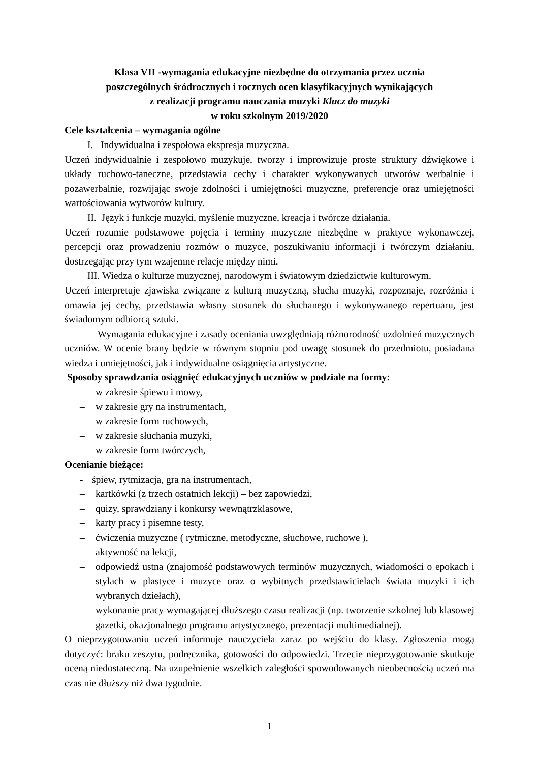Klasa VII -wymagania edukacyjne niezbędne do otrzymania przez ucznia
poszczególnych śródrocznych i rocznych ocen klasyfikacyjnych wynikających
z realizacji programu nauczania muzyki Klucz do muzyki
w roku szkolnym 2019/2020
Cele kształcenia – wymagania ogólne
I. Indywidualna i zespołowa ekspresja muzyczna.
Uczeń indywidualnie i zespołowo muzykuje, tworzy i improwizuje proste struktury dźwiękowe i układy ruchowo-taneczne, przedstawia cechy i charakter wykonywanych utworów werbalnie i pozawerbalnie, rozwijając swoje zdolności i umiejętności muzyczne, preferencje oraz umiejętności wartościowania wytworów kultury.
II. Język i funkcje muzyki, myślenie muzyczne, kreacja i twórcze działania.
Uczeń rozumie podstawowe pojęcia i terminy muzyczne niezbędne w praktyce wykonawczej, percepcji oraz prowadzeniu rozmów o muzyce, poszukiwaniu informacji i twórczym działaniu, dostrzegając przy tym wzajemne relacje między nimi.
III. Wiedza o kulturze muzycznej, narodowym i światowym dziedzictwie kulturowym.
Uczeń interpretuje zjawiska związane z kulturą muzyczną, słucha muzyki, rozpoznaje, rozróżnia i omawia jej cechy, przedstawia własny stosunek do słuchanego i wykonywanego repertuaru, jest świadomym odbiorcą sztuki.
Wymagania edukacyjne i zasady oceniania uwzględniają różnorodność uzdolnień muzycznych uczniów. W ocenie brany będzie w równym stopniu pod uwagę stosunek do przedmiotu, posiadana wiedza i umiejętności, jak i indywidualne osiągnięcia artystyczne.
Sposoby sprawdzania osiągnięć edukacyjnych uczniów w podziale na formy:
– w zakresie śpiewu i mowy,
– w zakresie gry na instrumentach,
– w zakresie form ruchowych,
– w zakresie słuchania muzyki,
– w zakresie form twórczych,
Ocenianie bieżące:
- śpiew, rytmizacja, gra na instrumentach,
– kartkówki (z trzech ostatnich lekcji) – bez zapowiedzi,
– quizy, sprawdziany i konkursy wewnątrzklasowe,
– karty pracy i pisemne testy,
– ćwiczenia muzyczne ( rytmiczne, metodyczne, słuchowe, ruchowe ),
– aktywność na lekcji,
– odpowiedź ustna (znajomość podstawowych terminów muzycznych, wiadomości o epokach i stylach w plastyce i muzyce oraz o wybitnych przedstawicielach świata muzyki i ich wybranych dziełach),
– wykonanie pracy wymagającej dłuższego czasu realizacji (np. tworzenie szkolnej lub klasowej gazetki, okazjonalnego programu artystycznego, prezentacji multimedialnej).
O nieprzygotowaniu uczeń informuje nauczyciela zaraz po wejściu do klasy. Zgłoszenia mogą dotyczyć: braku zeszytu, podręcznika, gotowości do odpowiedzi. Trzecie nieprzygotowanie skutkuje oceną niedostateczną. Na uzupełnienie wszelkich zaległości spowodowanych nieobecnością uczeń ma czas nie dłuższy niż dwa tygodnie.
1